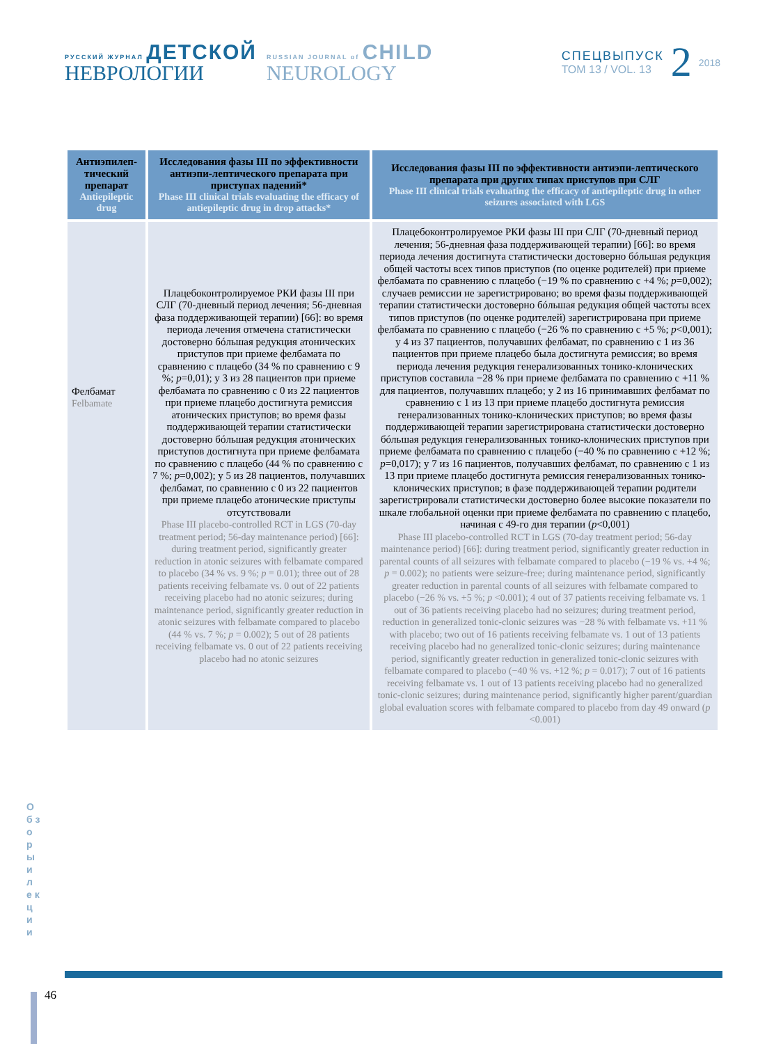РУССКИЙ ЖУРНАЛ ДЕТСКОЙ
НЕВРОЛОГИИ
RUSSIAN JOURNAL of CHILD
NEUROLOGY
СПЕЦВЫПУСК
ТОМ 13 / VOL. 13
2
2018
| Антиэпилеп-тический препарат Antiepileptic drug | Исследования фазы III по эффективности антиэпи-лептического препарата при приступах падений* Phase III clinical trials evaluating the efficacy of antiepileptic drug in drop attacks* | Исследования фазы III по эффективности антиэпи-лептического препарата при других типах приступов при СЛГ Phase III clinical trials evaluating the efficacy of antiepileptic drug in other seizures associated with LGS |
| --- | --- | --- |
| Фелбамат Felbamate | Плацебоконтролируемое РКИ фазы III при СЛГ (70-дневный период лечения; 56-дневная фаза поддерживающей терапии) [66]: во время периода лечения отмечена статистически достоверно бóльшая редукция атонических приступов при приеме фелбамата по сравнению с плацебо (34 % по сравнению с 9 %; p =0,01); у 3 из 28 пациентов при приеме фелбамата по сравнению с 0 из 22 пациентов при приеме плацебо достигнута ремиссия атонических приступов; во время фазы поддерживающей терапии статистически достоверно бóльшая редукция атонических приступов достигнута при приеме фелбамата по сравнению с плацебо (44 % по сравнению с 7 %; p =0,002); у 5 из 28 пациентов, получавших фелбамат, по сравнению с 0 из 22 пациентов при приеме плацебо атонические приступы отсутствовали Phase III placebo-controlled RCT in LGS (70-day treatment period; 56-day maintenance period) [66]: during treatment period, significantly greater reduction in atonic seizures with felbamate compared to placebo (34 % vs. 9 %; p = 0.01); three out of 28 patients receiving felbamate vs. 0 out of 22 patients receiving placebo had no atonic seizures; during maintenance period, significantly greater reduction in atonic seizures with felbamate compared to placebo (44 % vs. 7 %; p = 0.002); 5 out of 28 patients receiving felbamate vs. 0 out of 22 patients receiving placebo had no atonic seizures | Плацебоконтролируемое РКИ фазы III при СЛГ (70-дневный период лечения; 56-дневная фаза поддерживающей терапии) [66]: во время периода лечения достигнута статистически достоверно бóльшая редукция общей частоты всех типов приступов (по оценке родителей) при приеме фелбамата по сравнению с плацебо (−19 % по сравнению с +4 %; p =0,002); случаев ремиссии не зарегистрировано; во время фазы поддерживающей терапии статистически достоверно бóльшая редукция общей частоты всех типов приступов (по оценке родителей) зарегистрирована при приеме фелбамата по сравнению с плацебо (−26 % по сравнению с +5 %; p <0,001); у 4 из 37 пациентов, получавших фелбамат, по сравнению с 1 из 36 пациентов при приеме плацебо была достигнута ремиссия; во время периода лечения редукция генерализованных тонико-клонических приступов составила −28 % при приеме фелбамата по сравнению с +11 % для пациентов, получавших плацебо; у 2 из 16 принимавших фелбамат по сравнению с 1 из 13 при приеме плацебо достигнута ремиссия генерализованных тонико-клонических приступов; во время фазы поддерживающей терапии зарегистрирована статистически достоверно бóльшая редукция генерализованных тонико-клонических приступов при приеме фелбамата по сравнению с плацебо (−40 % по сравнению с +12 %; p =0,017); у 7 из 16 пациентов, получавших фелбамат, по сравнению с 1 из 13 при приеме плацебо достигнута ремиссия генерализованных тонико-клонических приступов; в фазе поддерживающей терапии родители зарегистрировали статистически достоверно более высокие показатели по шкале глобальной оценки при приеме фелбамата по сравнению с плацебо, начиная с 49-го дня терапии ( p <0,001) Phase III placebo-controlled RCT in LGS (70-day treatment period; 56-day maintenance period) [66]: during treatment period, significantly greater reduction in parental counts of all seizures with felbamate compared to placebo (−19 % vs. +4 %; p = 0.002); no patients were seizure-free; during maintenance period, significantly greater reduction in parental counts of all seizures with felbamate compared to placebo (−26 % vs. +5 %; p <0.001); 4 out of 37 patients receiving felbamate vs. 1 out of 36 patients receiving placebo had no seizures; during treatment period, reduction in generalized tonic-clonic seizures was −28 % with felbamate vs. +11 % with placebo; two out of 16 patients receiving felbamate vs. 1 out of 13 patients receiving placebo had no generalized tonic-clonic seizures; during maintenance period, significantly greater reduction in generalized tonic-clonic seizures with felbamate compared to placebo (−40 % vs. +12 %; p = 0.017); 7 out of 16 patients receiving felbamate vs. 1 out of 13 patients receiving placebo had no generalized tonic-clonic seizures; during maintenance period, significantly higher parent/guardian global evaluation scores with felbamate compared to placebo from day 49 onward ( p <0.001) |
О б з о р ы и л е к ц и и
46